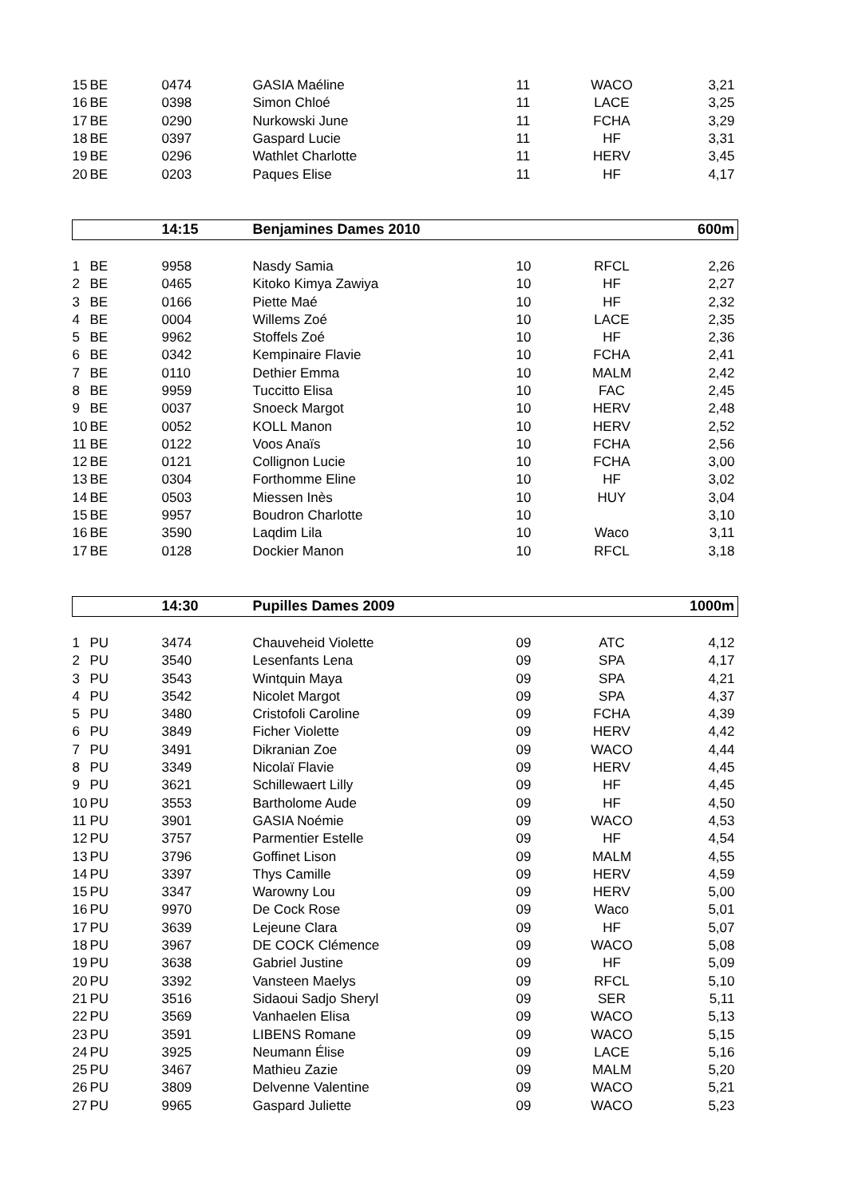| 15 | BE | 0474 | GASIA Maéline | 11 | WACO | 3,21 |
| 16 | BE | 0398 | Simon Chloé | 11 | LACE | 3,25 |
| 17 | BE | 0290 | Nurkowski June | 11 | FCHA | 3,29 |
| 18 | BE | 0397 | Gaspard Lucie | 11 | HF | 3,31 |
| 19 | BE | 0296 | Wathlet Charlotte | 11 | HERV | 3,45 |
| 20 | BE | 0203 | Paques Elise | 11 | HF | 4,17 |
| | | 14:15 | Benjamines Dames 2010 | | | 600m |
| 1 | BE | 9958 | Nasdy Samia | 10 | RFCL | 2,26 |
| 2 | BE | 0465 | Kitoko Kimya Zawiya | 10 | HF | 2,27 |
| 3 | BE | 0166 | Piette Maé | 10 | HF | 2,32 |
| 4 | BE | 0004 | Willems Zoé | 10 | LACE | 2,35 |
| 5 | BE | 9962 | Stoffels Zoé | 10 | HF | 2,36 |
| 6 | BE | 0342 | Kempinaire Flavie | 10 | FCHA | 2,41 |
| 7 | BE | 0110 | Dethier Emma | 10 | MALM | 2,42 |
| 8 | BE | 9959 | Tuccitto Elisa | 10 | FAC | 2,45 |
| 9 | BE | 0037 | Snoeck Margot | 10 | HERV | 2,48 |
| 10 | BE | 0052 | KOLL Manon | 10 | HERV | 2,52 |
| 11 | BE | 0122 | Voos Anaïs | 10 | FCHA | 2,56 |
| 12 | BE | 0121 | Collignon Lucie | 10 | FCHA | 3,00 |
| 13 | BE | 0304 | Forthomme Eline | 10 | HF | 3,02 |
| 14 | BE | 0503 | Miessen Inès | 10 | HUY | 3,04 |
| 15 | BE | 9957 | Boudron Charlotte | 10 | | 3,10 |
| 16 | BE | 3590 | Laqdim Lila | 10 | Waco | 3,11 |
| 17 | BE | 0128 | Dockier Manon | 10 | RFCL | 3,18 |
| | | 14:30 | Pupilles Dames 2009 | | | 1000m |
| 1 | PU | 3474 | Chauveheid Violette | 09 | ATC | 4,12 |
| 2 | PU | 3540 | Lesenfants Lena | 09 | SPA | 4,17 |
| 3 | PU | 3543 | Wintquin Maya | 09 | SPA | 4,21 |
| 4 | PU | 3542 | Nicolet Margot | 09 | SPA | 4,37 |
| 5 | PU | 3480 | Cristofoli Caroline | 09 | FCHA | 4,39 |
| 6 | PU | 3849 | Ficher Violette | 09 | HERV | 4,42 |
| 7 | PU | 3491 | Dikranian Zoe | 09 | WACO | 4,44 |
| 8 | PU | 3349 | Nicolaï Flavie | 09 | HERV | 4,45 |
| 9 | PU | 3621 | Schillewaert Lilly | 09 | HF | 4,45 |
| 10 | PU | 3553 | Bartholome Aude | 09 | HF | 4,50 |
| 11 | PU | 3901 | GASIA Noémie | 09 | WACO | 4,53 |
| 12 | PU | 3757 | Parmentier Estelle | 09 | HF | 4,54 |
| 13 | PU | 3796 | Goffinet Lison | 09 | MALM | 4,55 |
| 14 | PU | 3397 | Thys Camille | 09 | HERV | 4,59 |
| 15 | PU | 3347 | Warowny Lou | 09 | HERV | 5,00 |
| 16 | PU | 9970 | De Cock Rose | 09 | Waco | 5,01 |
| 17 | PU | 3639 | Lejeune Clara | 09 | HF | 5,07 |
| 18 | PU | 3967 | DE COCK Clémence | 09 | WACO | 5,08 |
| 19 | PU | 3638 | Gabriel Justine | 09 | HF | 5,09 |
| 20 | PU | 3392 | Vansteen Maelys | 09 | RFCL | 5,10 |
| 21 | PU | 3516 | Sidaoui Sadjo Sheryl | 09 | SER | 5,11 |
| 22 | PU | 3569 | Vanhaelen Elisa | 09 | WACO | 5,13 |
| 23 | PU | 3591 | LIBENS Romane | 09 | WACO | 5,15 |
| 24 | PU | 3925 | Neumann Élise | 09 | LACE | 5,16 |
| 25 | PU | 3467 | Mathieu Zazie | 09 | MALM | 5,20 |
| 26 | PU | 3809 | Delvenne Valentine | 09 | WACO | 5,21 |
| 27 | PU | 9965 | Gaspard Juliette | 09 | WACO | 5,23 |